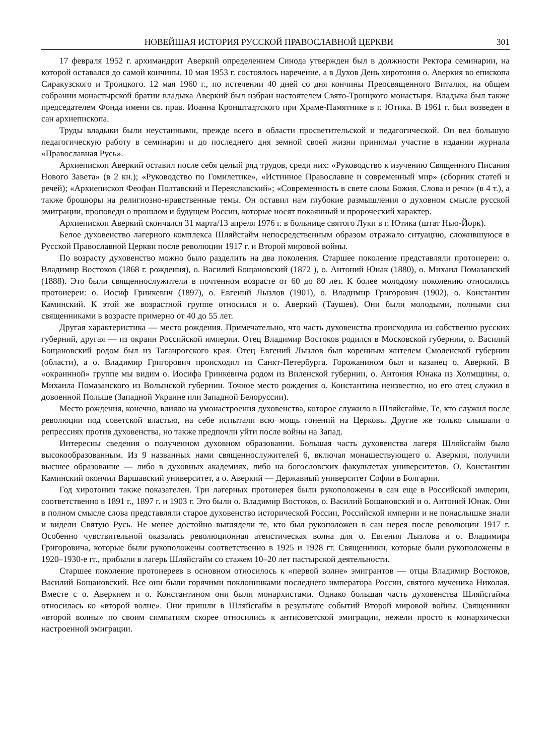НОВЕЙШАЯ ИСТОРИЯ РУССКОЙ ПРАВОСЛАВНОЙ ЦЕРКВИ 301
17 февраля 1952 г. архимандрит Аверкий определением Синода утвержден был в должности Ректора семинарии, на которой оставался до самой кончины. 10 мая 1953 г. состоялось наречение, а в Духов День хиротония о. Аверкия во епископа Сиракузского и Троицкого. 12 мая 1960 г., по истечении 40 дней со дня кончины Преосвященного Виталия, на общем собрании монастырской братии владыка Аверкий был избран настоятелем Свято-Троицкого монастыря. Владыка был также председателем Фонда имени св. прав. Иоанна Кронштадтского при Храме-Памятнике в г. Ютика. В 1961 г. был возведен в сан архиепископа.
Труды владыки были неустанными, прежде всего в области просветительской и педагогической. Он вел большую педагогическую работу в семинарии и до последнего дня земной своей жизни принимал участие в издании журнала «Православная Русь».
Архиепископ Аверкий оставил после себя целый ряд трудов, среди них: «Руководство к изучению Священного Писания Нового Завета» (в 2 кн.); «Руководство по Гомилетике», «Истинное Православие и современный мир» (сборник статей и речей); «Архиепископ Феофан Полтавский и Переяславский»; «Современность в свете слова Божия. Слова и речи» (в 4 т.), а также брошюры на религиозно-нравственные темы. Он оставил нам глубокие размышления о духовном смысле русской эмиграции, проповеди о прошлом и будущем России, которые носят покаянный и пророческий характер.
Архиепископ Аверкий скончался 31 марта/13 апреля 1976 г. в больнице святого Луки в г. Ютика (штат Нью-Йорк).
Белое духовенство лагерного комплекса Шляйсгайм непосредственным образом отражало ситуацию, сложившуюся в Русской Православной Церкви после революции 1917 г. и Второй мировой войны.
По возрасту духовенство можно было разделить на два поколения. Старшее поколение представляли протоиереи: о. Владимир Востоков (1868 г. рождения), о. Василий Бощановский (1872 ), о. Антоний Юнак (1880), о. Михаил Помазанский (1888). Это были священнослужители в почтенном возрасте от 60 до 80 лет. К более молодому поколению относились протоиереи: о. Иосиф Гринкевич (1897), о. Евгений Лызлов (1901), о. Владимир Григорович (1902), о. Константин Каминский. К этой же возрастной группе относился и о. Аверкий (Таушев). Они были молодыми, полными сил священниками в возрасте примерно от 40 до 55 лет.
Другая характеристика — место рождения. Примечательно, что часть духовенства происходила из собственно русских губерний, другая — из окраин Российской империи. Отец Владимир Востоков родился в Московской губернии, о. Василий Бощановский родом был из Таганрогского края. Отец Евгений Лызлов был коренным жителем Смоленской губернии (области), а о. Владимир Григорович происходил из Санкт-Петербурга. Горожанином был и казанец о. Аверкий. В «окраинной» группе мы видим о. Иосифа Гринкевича родом из Виленской губернии, о. Антония Юнака из Холмщины, о. Михаила Помазанского из Волынской губернии. Точное место рождения о. Константина неизвестно, но его отец служил в довоенной Польше (Западной Украине или Западной Белоруссии).
Место рождения, конечно, влияло на умонастроения духовенства, которое служило в Шляйсгайме. Те, кто служил после революции под советской властью, на себе испытали всю мощь гонений на Церковь. Другие же только слышали о репрессиях против духовенства, но также предпочли уйти после войны на Запад.
Интересны сведения о полученном духовном образовании. Большая часть духовенства лагеря Шляйсгайм было высокообразованным. Из 9 названных нами священнослужителей 6, включая монашествующего о. Аверкия, получили высшее образование — либо в духовных академиях, либо на богословских факультетах университетов. О. Константин Каминский окончил Варшавский университет, а о. Аверкий — Державный университет Софии в Болгарии.
Год хиротонии также показателен. Три лагерных протоиерея были рукоположены в сан еще в Российской империи, соответственно в 1891 г., 1897 г. и 1903 г. Это были о. Владимир Востоков, о. Василий Бощановский и о. Антоний Юнак. Они в полном смысле слова представляли старое духовенство исторической России, Российской империи и не понаслышке знали и видели Святую Русь. Не менее достойно выглядели те, кто был рукоположен в сан иерея после революции 1917 г. Особенно чувствительной оказалась революционная атеистическая волна для о. Евгения Лызлова и о. Владимира Григоровича, которые были рукоположены соответственно в 1925 и 1928 гг. Священники, которые были рукоположены в 1920–1930-е гг., прибыли в лагерь Шляйсгайм со стажем 10–20 лет пастырской деятельности.
Старшее поколение протоиереев в основном относилось к «первой волне» эмигрантов — отцы Владимир Востоков, Василий Бощановский. Все они были горячими поклонниками последнего императора России, святого мученика Николая. Вместе с о. Аверкием и о. Константином они были монархистами. Однако большая часть духовенства Шляйсгайма относилась ко «второй волне». Они пришли в Шляйсгайм в результате событий Второй мировой войны. Священники «второй волны» по своим симпатиям скорее относились к антисоветской эмиграции, нежели просто к монархически настроенной эмиграции.